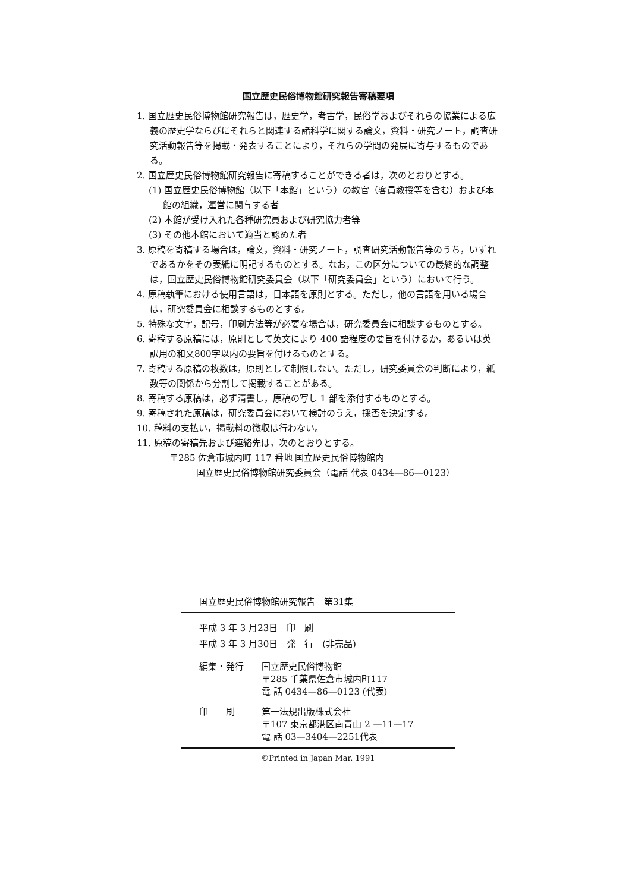国立歴史民俗博物館研究報告寄稿要項
1. 国立歴史民俗博物館研究報告は，歴史学，考古学，民俗学およびそれらの協業による広義の歴史学ならびにそれらと関連する諸科学に関する論文，資料・研究ノート，調査研究活動報告等を掲載・発表することにより，それらの学問の発展に寄与するものである。
2. 国立歴史民俗博物館研究報告に寄稿することができる者は，次のとおりとする。
(1) 国立歴史民俗博物館（以下「本館」という）の教官（客員教授等を含む）および本館の組織，運営に関与する者
(2) 本館が受け入れた各種研究員および研究協力者等
(3) その他本館において適当と認めた者
3. 原稿を寄稿する場合は，論文，資料・研究ノート，調査研究活動報告等のうち，いずれであるかをその表紙に明記するものとする。なお，この区分についての最終的な調整は，国立歴史民俗博物館研究委員会（以下「研究委員会」という）において行う。
4. 原稿執筆における使用言語は，日本語を原則とする。ただし，他の言語を用いる場合は，研究委員会に相談するものとする。
5. 特殊な文字，記号，印刷方法等が必要な場合は，研究委員会に相談するものとする。
6. 寄稿する原稿には，原則として英文により 400 語程度の要旨を付けるか，あるいは英訳用の和文800字以内の要旨を付けるものとする。
7. 寄稿する原稿の枚数は，原則として制限しない。ただし，研究委員会の判断により，紙数等の関係から分割して掲載することがある。
8. 寄稿する原稿は，必ず清書し，原稿の写し 1 部を添付するものとする。
9. 寄稿された原稿は，研究委員会において検討のうえ，採否を決定する。
10. 稿料の支払い，掲載料の徴収は行わない。
11. 原稿の寄稿先および連絡先は，次のとおりとする。
〒285 佐倉市城内町 117 番地 国立歴史民俗博物館内
　　　国立歴史民俗博物館研究委員会（電話 代表 0434—86—0123）
国立歴史民俗博物館研究報告　第31集
| 平成 3 年 3 月23日 印 刷 | |
| 平成 3 年 3 月30日 発 行 (非売品) | |
| 編集・発行 | 国立歴史民俗博物館 〒285 千葉県佐倉市城内町117 電 話 0434—86—0123 (代表) |
| 印 刷 | 第一法規出版株式会社 〒107 東京都港区南青山 2 —11—17 電 話 03—3404—2251代表 |
©Printed in Japan Mar. 1991